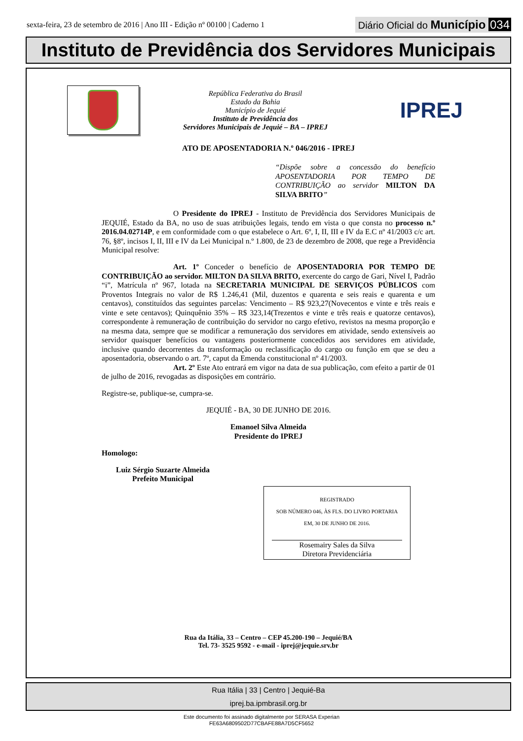sexta-feira, 23 de setembro de 2016 | Ano III - Edição nº 00100 | Caderno 1
Diário Oficial do Município 034
Instituto de Previdência dos Servidores Municipais
República Federativa do Brasil
Estado da Bahia
Município de Jequié
Instituto de Previdência dos
Servidores Municipais de Jequié – BA – IPREJ
IPREJ
ATO DE APOSENTADORIA N.º 046/2016 - IPREJ
“Dispõe sobre a concessão do benefício APOSENTADORIA POR TEMPO DE CONTRIBUIÇÃO ao servidor MILTON DA SILVA BRITO”
O Presidente do IPREJ - Instituto de Previdência dos Servidores Municipais de JEQUIÉ, Estado da BA, no uso de suas atribuições legais, tendo em vista o que consta no processo n.º 2016.04.02714P, e em conformidade com o que estabelece o Art. 6º, I, II, III e IV da E.C nº 41/2003 c/c art. 76, §8º, incisos I, II, III e IV da Lei Municipal n.º 1.800, de 23 de dezembro de 2008, que rege a Previdência Municipal resolve:
Art. 1º Conceder o benefício de APOSENTADORIA POR TEMPO DE CONTRIBUIÇÃO ao servidor. MILTON DA SILVA BRITO, exercente do cargo de Gari, Nível I, Padrão “i”, Matrícula nº 967, lotada na SECRETARIA MUNICIPAL DE SERVIÇOS PÚBLICOS com Proventos Integrais no valor de R$ 1.246,41 (Mil, duzentos e quarenta e seis reais e quarenta e um centavos), constituídos das seguintes parcelas: Vencimento – R$ 923,27(Novecentos e vinte e três reais e vinte e sete centavos); Quinquênio 35% – R$ 323,14(Trezentos e vinte e três reais e quatorze centavos), correspondente à remuneração de contribuição do servidor no cargo efetivo, revistos na mesma proporção e na mesma data, sempre que se modificar a remuneração dos servidores em atividade, sendo extensíveis ao servidor quaisquer benefícios ou vantagens posteriormente concedidos aos servidores em atividade, inclusive quando decorrentes da transformação ou reclassificação do cargo ou função em que se deu a aposentadoria, observando o art. 7º, caput da Emenda constitucional nº 41/2003.
Art. 2º Este Ato entrará em vigor na data de sua publicação, com efeito a partir de 01 de julho de 2016, revogadas as disposições em contrário.
Registre-se, publique-se, cumpra-se.
JEQUIÉ - BA, 30 DE JUNHO DE 2016.
Emanoel Silva Almeida
Presidente do IPREJ
Homologo:
Luiz Sérgio Suzarte Almeida
Prefeito Municipal
REGISTRADO
SOB NÚMERO 046, ÀS FLS. DO LIVRO PORTARIA
EM, 30 DE JUNHO DE 2016.
Rosemairy Sales da Silva
Diretora Previdenciária
Rua da Itália, 33 – Centro – CEP 45.200-190 – Jequié/BA
Tel. 73- 3525 9592 - e-mail - iprej@jequie.srv.br
Rua Itália | 33 | Centro | Jequié-Ba
iprej.ba.ipmbrasil.org.br
Este documento foi assinado digitalmente por SERASA Experian
FE63A6809502D77CBAFE88A7D5CF5652